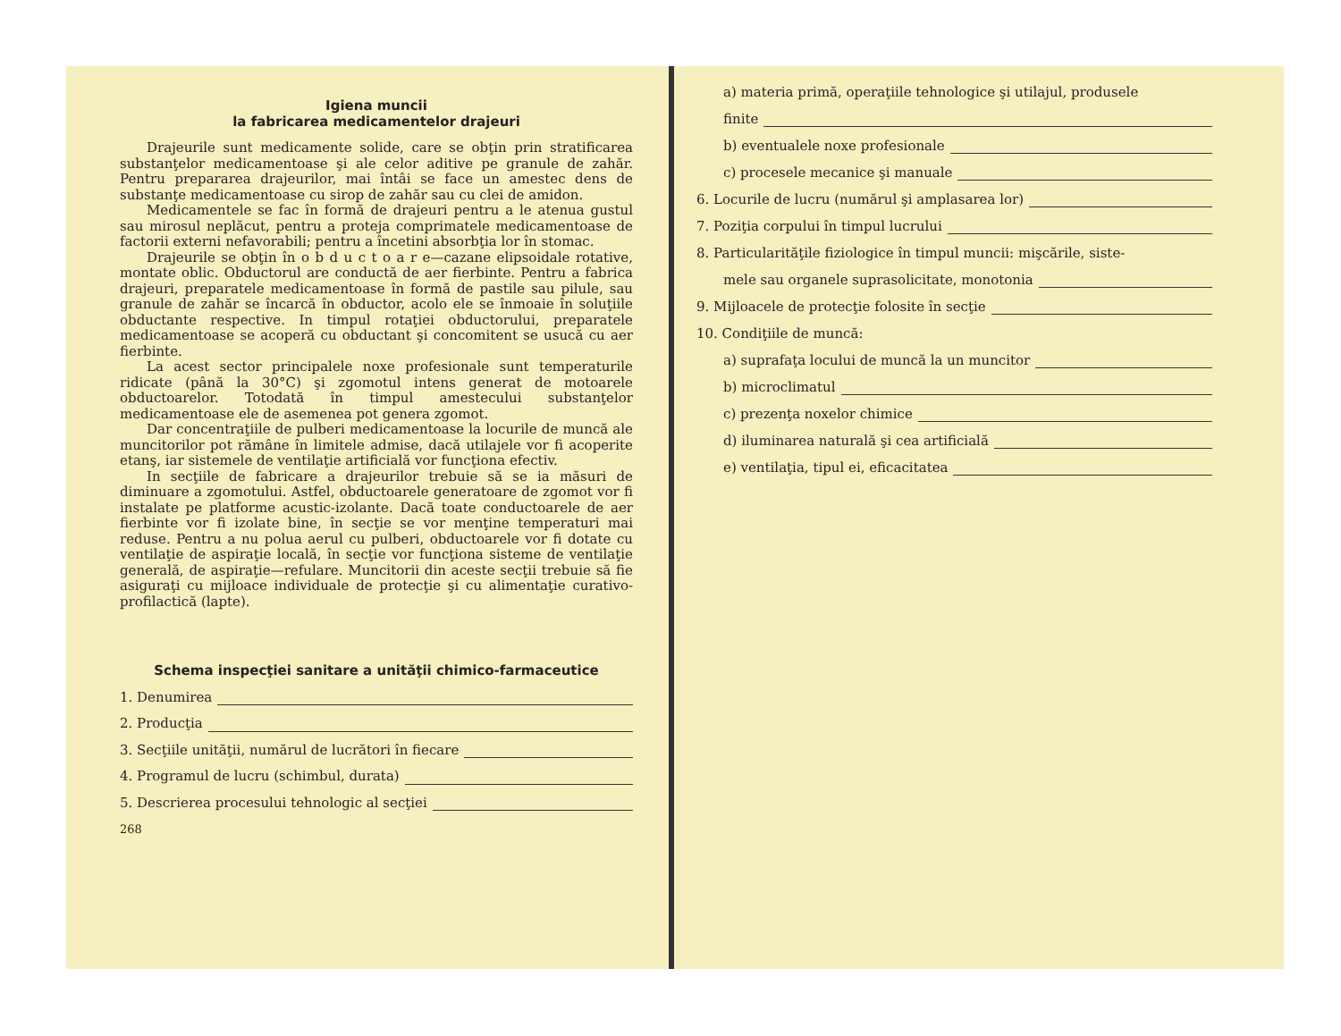Igiena muncii
la fabricarea medicamentelor drajeuri
Drajeurile sunt medicamente solide, care se obţin prin stratificarea substanţelor medicamentoase şi ale celor aditive pe granule de zahăr. Pentru prepararea drajeurilor, mai întâi se face un amestec dens de substanţe medicamentoase cu sirop de zahăr sau cu clei de amidon.
Medicamentele se fac în formă de drajeuri pentru a le atenua gustul sau mirosul neplăcut, pentru a proteja comprimatele medicamentoase de factorii externi nefavorabili; pentru a încetini absorbţia lor în stomac.
Drajeurile se obţin în o b d u c t o a r e—cazane elipsoidale rotative, montate oblic. Obductorul are conductă de aer fierbinte. Pentru a fabrica drajeuri, preparatele medicamentoase în formă de pastile sau pilule, sau granule de zahăr se încarcă în obductor, acolo ele se înmoaie în soluţiile obductante respective. In timpul rotaţiei obductorului, preparatele medicamentoase se acoperă cu obductant şi concomitent se usucă cu aer fierbinte.
La acest sector principalele noxe profesionale sunt temperaturile ridicate (până la 30°C) şi zgomotul intens generat de motoarele obductoarelor. Totodată în timpul amestecului substanţelor medicamentoase ele de asemenea pot genera zgomot.
Dar concentraţiile de pulberi medicamentoase la locurile de muncă ale muncitorilor pot rămâne în limitele admise, dacă utilajele vor fi acoperite etanş, iar sistemele de ventilaţie artificială vor funcţiona efectiv.
In secţiile de fabricare a drajeurilor trebuie să se ia măsuri de diminuare a zgomotului. Astfel, obductoarele generatoare de zgomot vor fi instalate pe platforme acustic-izolante. Dacă toate conductoarele de aer fierbinte vor fi izolate bine, în secţie se vor menţine temperaturi mai reduse. Pentru a nu polua aerul cu pulberi, obductoarele vor fi dotate cu ventilaţie de aspiraţie locală, în secţie vor funcţiona sisteme de ventilaţie generală, de aspiraţie—refulare. Muncitorii din aceste secţii trebuie să fie asiguraţi cu mijloace individuale de protecţie şi cu alimentaţie curativo-profilactică (lapte).
Schema inspecţiei sanitare a unităţii chimico-farmaceutice
1. Denumirea
2. Producţia
3. Secţiile unităţii, numărul de lucrători în fiecare
4. Programul de lucru (schimbul, durata)
5. Descrierea procesului tehnologic al secţiei
268
a) materia primă, operaţiile tehnologice şi utilajul, produsele
finite
b) eventualele noxe profesionale
c) procesele mecanice şi manuale
6. Locurile de lucru (numărul şi amplasarea lor)
7. Poziţia corpului în timpul lucrului
8. Particularităţile fiziologice în timpul muncii: mişcările, siste-
mele sau organele suprasolicitate, monotonia
9. Mijloacele de protecţie folosite în secţie
10. Condiţiile de muncă:
a) suprafaţa locului de muncă la un muncitor
b) microclimatul
c) prezenţa noxelor chimice
d) iluminarea naturală şi cea artificială
e) ventilaţia, tipul ei, eficacitatea